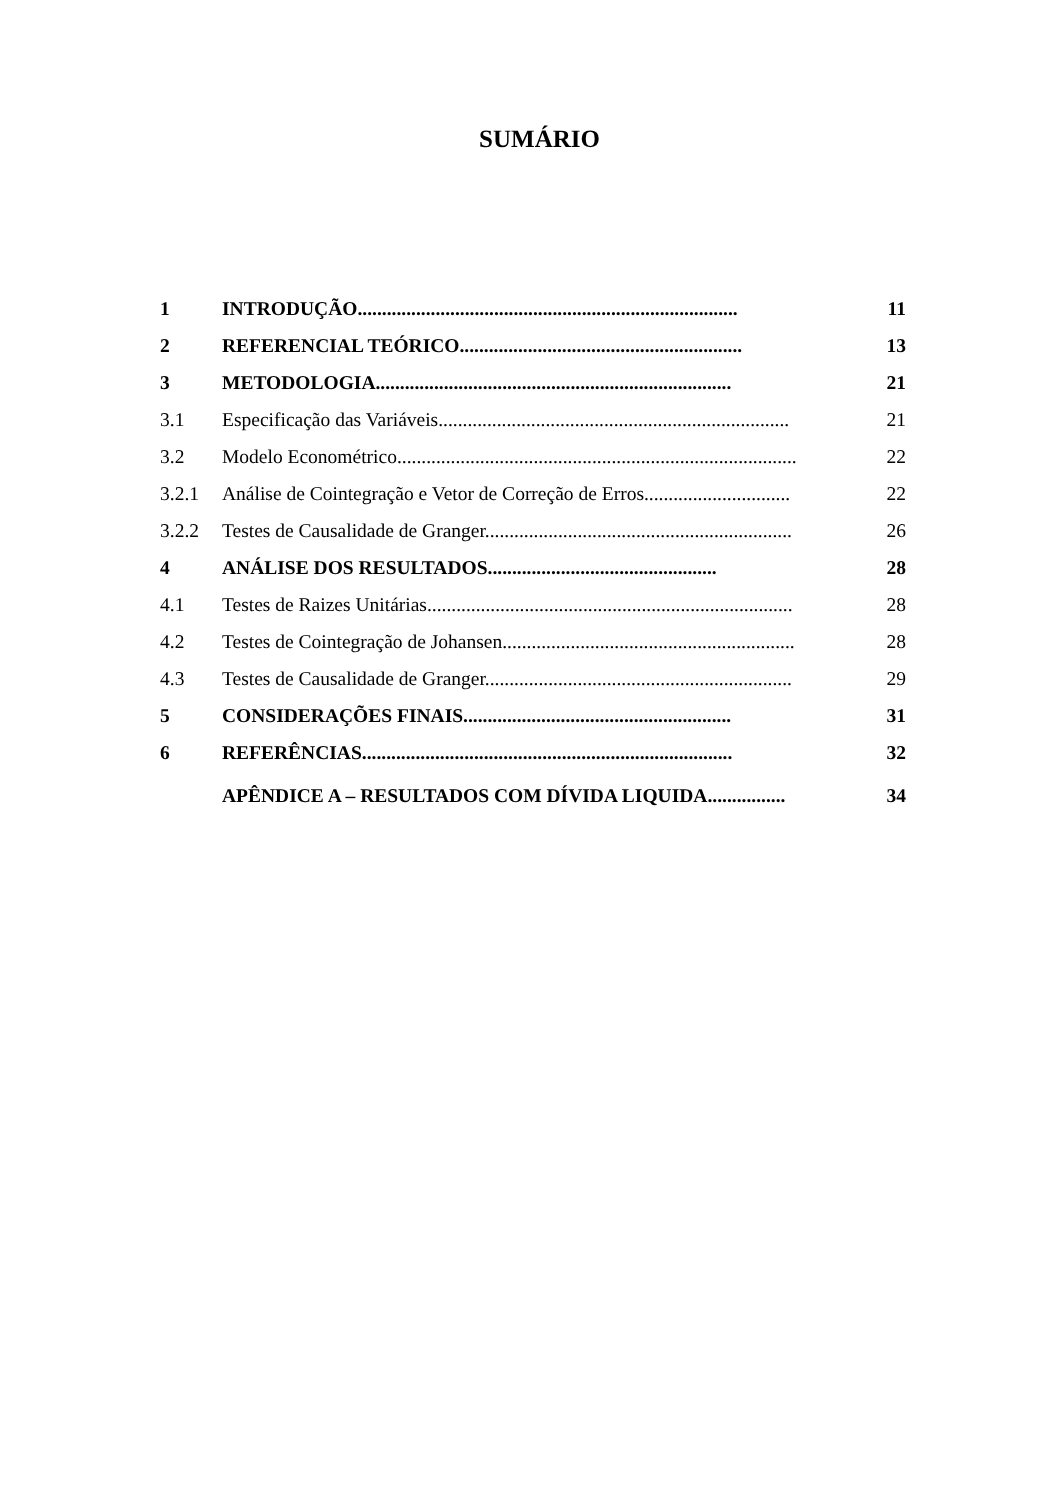SUMÁRIO
| 1 | INTRODUÇÃO.............................................................................. | 11 |
| 2 | REFERENCIAL TEÓRICO.......................................................... | 13 |
| 3 | METODOLOGIA......................................................................... | 21 |
| 3.1 | Especificação das Variáveis........................................................................ | 21 |
| 3.2 | Modelo Econométrico.................................................................................. | 22 |
| 3.2.1 | Análise de Cointegração e Vetor de Correção de Erros.............................. | 22 |
| 3.2.2 | Testes de Causalidade de Granger............................................................... | 26 |
| 4 | ANÁLISE DOS RESULTADOS............................................... | 28 |
| 4.1 | Testes de Raizes Unitárias........................................................................... | 28 |
| 4.2 | Testes de Cointegração de Johansen............................................................ | 28 |
| 4.3 | Testes de Causalidade de Granger............................................................... | 29 |
| 5 | CONSIDERAÇÕES FINAIS....................................................... | 31 |
| 6 | REFERÊNCIAS............................................................................ | 32 |
| | APÊNDICE A – RESULTADOS COM DÍVIDA LIQUIDA................ | 34 |